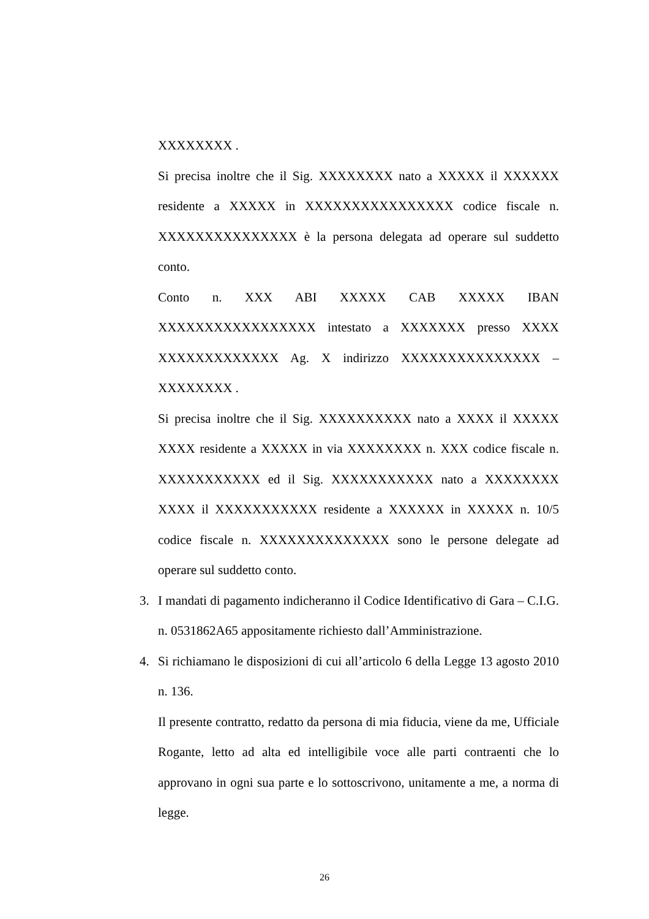XXXXXXXX .
Si precisa inoltre che il Sig. XXXXXXXX nato a XXXXX il XXXXXX residente a XXXXX in XXXXXXXXXXXXXXXX codice fiscale n. XXXXXXXXXXXXXXX è la persona delegata ad operare sul suddetto conto.
Conto n. XXX ABI XXXXX CAB XXXXX IBAN XXXXXXXXXXXXXXXXX intestato a XXXXXXX presso XXXX XXXXXXXXXXXXX Ag. X indirizzo XXXXXXXXXXXXXXX – XXXXXXXX .
Si precisa inoltre che il Sig. XXXXXXXXXX nato a XXXX il XXXXX XXXX residente a XXXXX in via XXXXXXXX n. XXX codice fiscale n. XXXXXXXXXXX ed il Sig. XXXXXXXXXXX nato a XXXXXXXX XXXX il XXXXXXXXXXX residente a XXXXXX in XXXXX n. 10/5 codice fiscale n. XXXXXXXXXXXXXX sono le persone delegate ad operare sul suddetto conto.
3. I mandati di pagamento indicheranno il Codice Identificativo di Gara – C.I.G. n. 0531862A65 appositamente richiesto dall’Amministrazione.
4. Si richiamano le disposizioni di cui all’articolo 6 della Legge 13 agosto 2010 n. 136.
Il presente contratto, redatto da persona di mia fiducia, viene da me, Ufficiale Rogante, letto ad alta ed intelligibile voce alle parti contraenti che lo approvano in ogni sua parte e lo sottoscrivono, unitamente a me, a norma di legge.
26